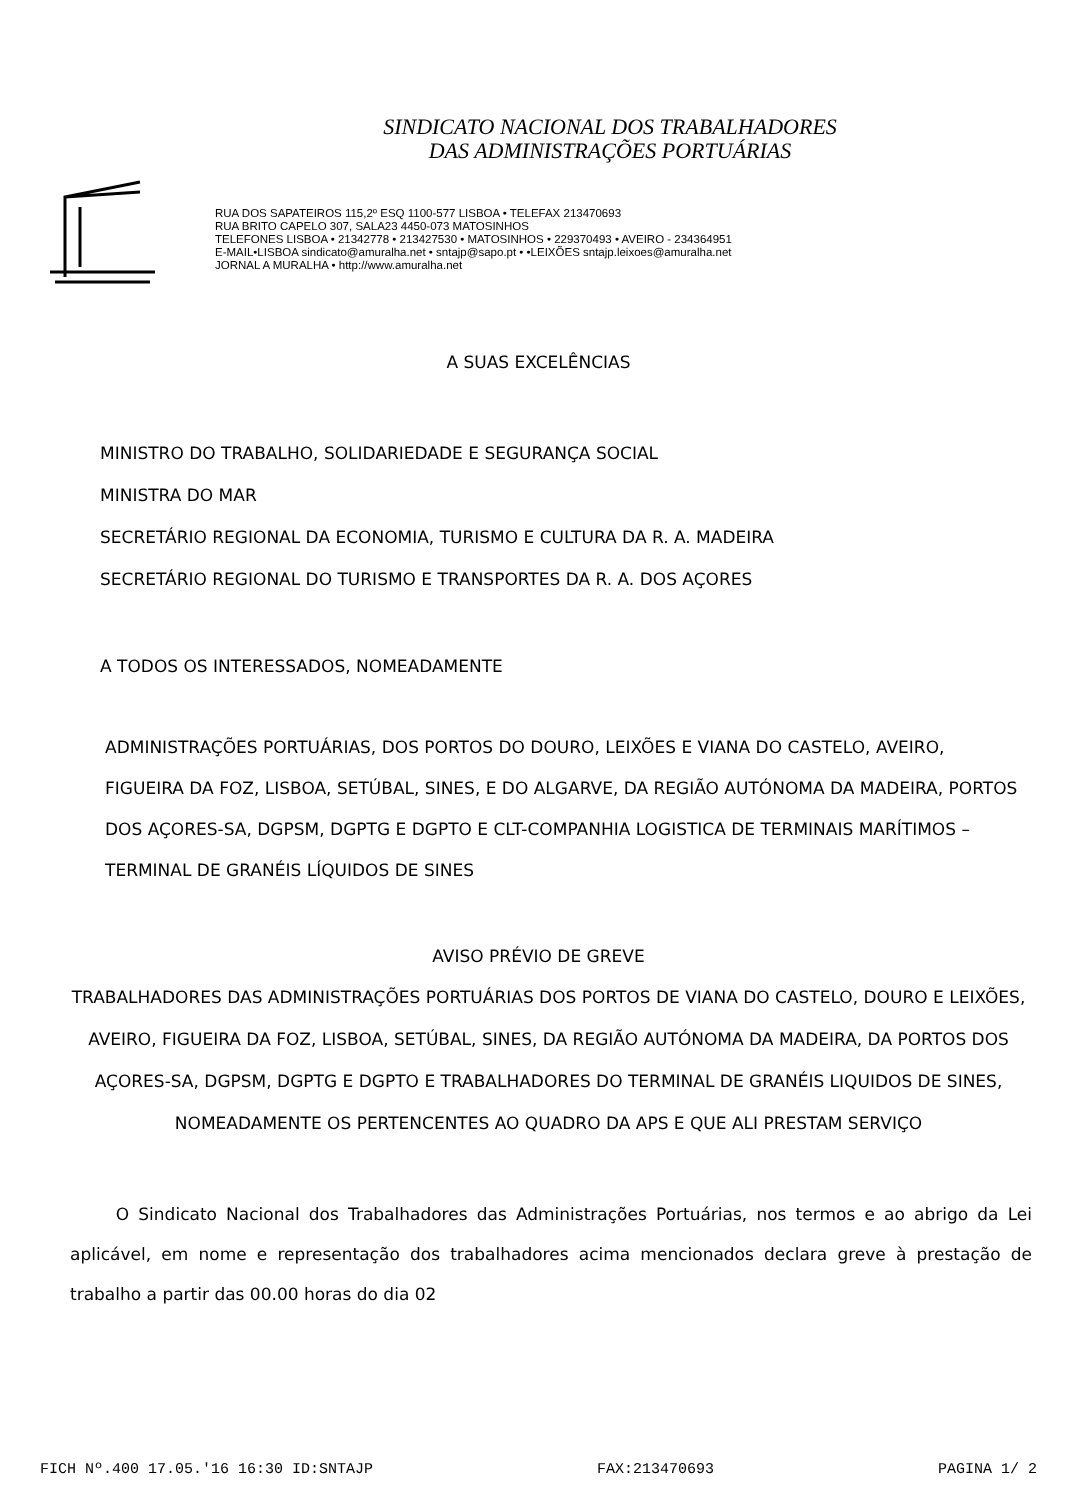SINDICATO NACIONAL DOS TRABALHADORES
DAS ADMINISTRAÇÕES PORTUÁRIAS
RUA DOS SAPATEIROS 115,2º ESQ 1100-577 LISBOA • TELEFAX 213470693
RUA BRITO CAPELO 307, SALA23 4450-073 MATOSINHOS
TELEFONES LISBOA • 21342778 • 213427530 • MATOSINHOS • 229370493 • AVEIRO - 234364951
E-MAIL•LISBOA sindicato@amuralha.net • sntajp@sapo.pt • •LEIXÕES sntajp.leixoes@amuralha.net
JORNAL A MURALHA • http://www.amuralha.net
A SUAS EXCELÊNCIAS
MINISTRO DO TRABALHO, SOLIDARIEDADE E SEGURANÇA SOCIAL
MINISTRA DO MAR
SECRETÁRIO REGIONAL DA ECONOMIA, TURISMO E CULTURA DA R. A. MADEIRA
SECRETÁRIO REGIONAL DO TURISMO E TRANSPORTES DA R. A. DOS AÇORES
A TODOS OS INTERESSADOS, NOMEADAMENTE
ADMINISTRAÇÕES PORTUÁRIAS, DOS PORTOS DO DOURO, LEIXÕES E VIANA DO CASTELO, AVEIRO, FIGUEIRA DA FOZ, LISBOA, SETÚBAL, SINES, E DO ALGARVE, DA REGIÃO AUTÓNOMA DA MADEIRA, PORTOS DOS AÇORES-SA, DGPSM, DGPTG E DGPTO E CLT-COMPANHIA LOGISTICA DE TERMINAIS MARÍTIMOS – TERMINAL DE GRANÉIS LÍQUIDOS DE SINES
AVISO PRÉVIO DE GREVE
TRABALHADORES DAS ADMINISTRAÇÕES PORTUÁRIAS DOS PORTOS DE VIANA DO CASTELO, DOURO E LEIXÕES, AVEIRO, FIGUEIRA DA FOZ, LISBOA, SETÚBAL, SINES, DA REGIÃO AUTÓNOMA DA MADEIRA, DA PORTOS DOS AÇORES-SA, DGPSM, DGPTG E DGPTO E TRABALHADORES DO TERMINAL DE GRANÉIS LIQUIDOS DE SINES, NOMEADAMENTE OS PERTENCENTES AO QUADRO DA APS E QUE ALI PRESTAM SERVIÇO
O Sindicato Nacional dos Trabalhadores das Administrações Portuárias, nos termos e ao abrigo da Lei aplicável, em nome e representação dos trabalhadores acima mencionados declara greve à prestação de trabalho a partir das 00.00 horas do dia 02
FICH Nº.400 17.05.'16 16:30 ID:SNTAJP FAX:213470693 PAGINA 1/ 2